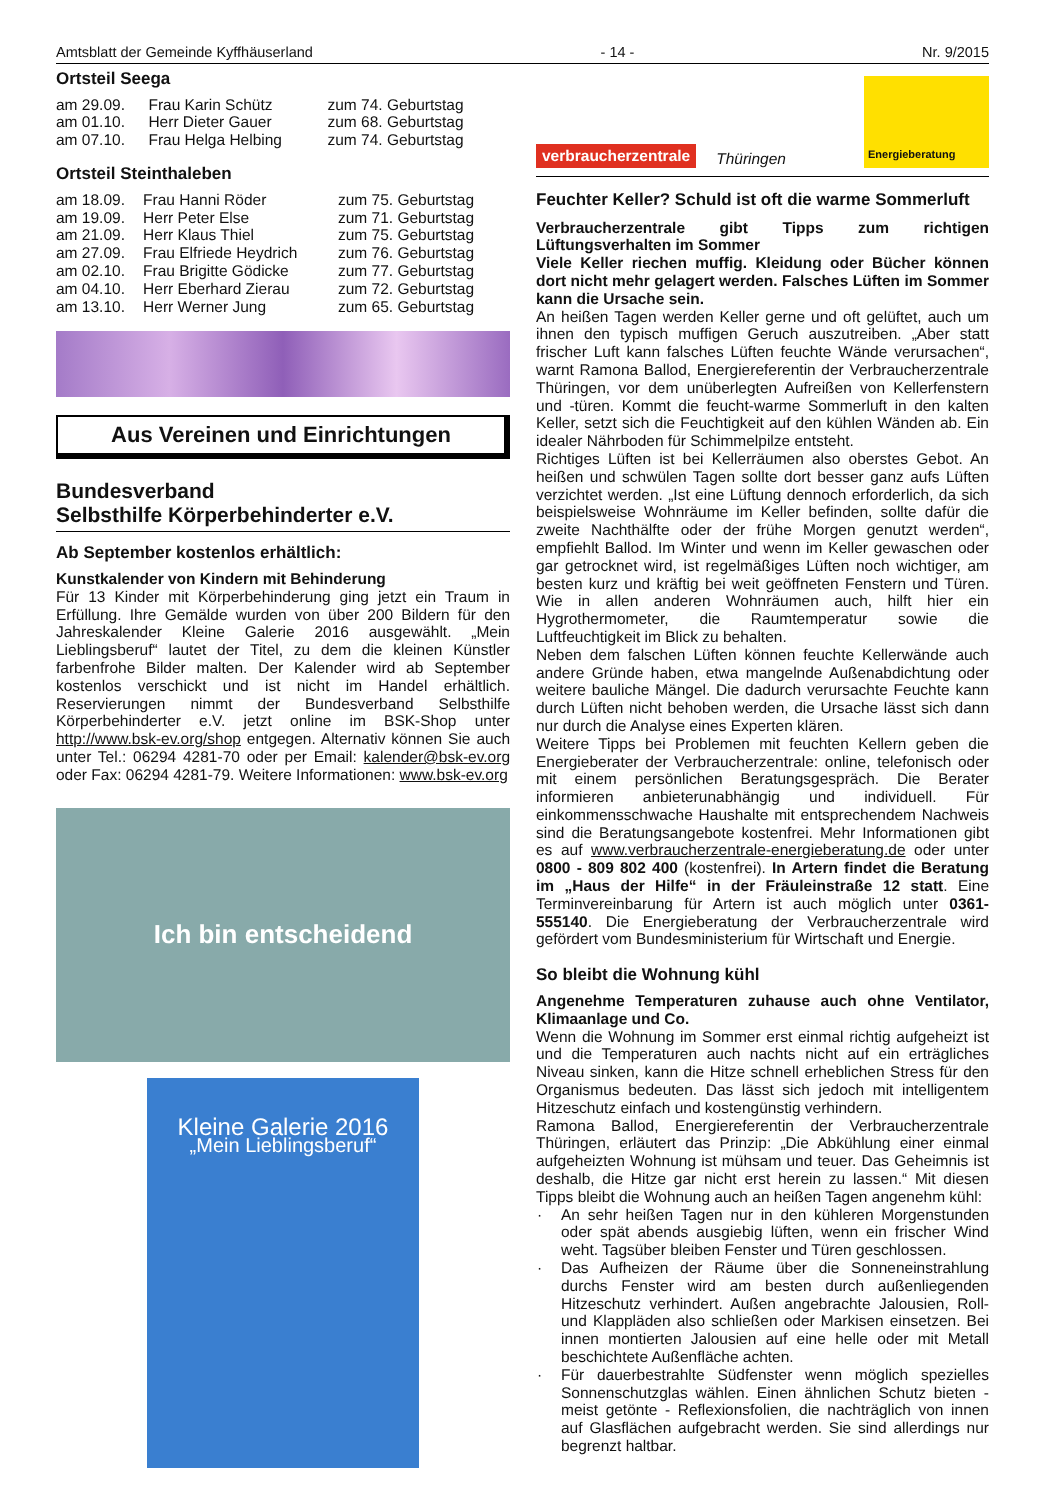Amtsblatt der Gemeinde Kyffhäuserland - 14 - Nr. 9/2015
Ortsteil Seega
| am 29.09. | Frau Karin Schütz | zum 74. Geburtstag |
| am 01.10. | Herr Dieter Gauer | zum 68. Geburtstag |
| am 07.10. | Frau Helga Helbing | zum 74. Geburtstag |
Ortsteil Steinthaleben
| am 18.09. | Frau Hanni Röder | zum 75. Geburtstag |
| am 19.09. | Herr Peter Else | zum 71. Geburtstag |
| am 21.09. | Herr Klaus Thiel | zum 75. Geburtstag |
| am 27.09. | Frau Elfriede Heydrich | zum 76. Geburtstag |
| am 02.10. | Frau Brigitte Gödicke | zum 77. Geburtstag |
| am 04.10. | Herr Eberhard Zierau | zum 72. Geburtstag |
| am 13.10. | Herr Werner Jung | zum 65. Geburtstag |
Aus Vereinen und Einrichtungen
Bundesverband
Selbsthilfe Körperbehinderter e.V.
Ab September kostenlos erhältlich:
Kunstkalender von Kindern mit Behinderung
Für 13 Kinder mit Körperbehinderung ging jetzt ein Traum in Erfüllung. Ihre Gemälde wurden von über 200 Bildern für den Jahreskalender Kleine Galerie 2016 ausgewählt. „Mein Lieblingsberuf“ lautet der Titel, zu dem die kleinen Künstler farbenfrohe Bilder malten. Der Kalender wird ab September kostenlos verschickt und ist nicht im Handel erhältlich. Reservierungen nimmt der Bundesverband Selbsthilfe Körperbehinderter e.V. jetzt online im BSK-Shop unter http://www.bsk-ev.org/shop entgegen. Alternativ können Sie auch unter Tel.: 06294 4281-70 oder per Email: kalender@bsk-ev.org oder Fax: 06294 4281-79. Weitere Informationen: www.bsk-ev.org
Ich bin entscheidend
Kleine Galerie 2016
„Mein Lieblingsberuf“
verbraucherzentrale Thüringen Energieberatung
Feuchter Keller? Schuld ist oft die warme Sommerluft
Verbraucherzentrale gibt Tipps zum richtigen Lüftungsverhalten im Sommer
Viele Keller riechen muffig. Kleidung oder Bücher können dort nicht mehr gelagert werden. Falsches Lüften im Sommer kann die Ursache sein.
An heißen Tagen werden Keller gerne und oft gelüftet, auch um ihnen den typisch muffigen Geruch auszutreiben. „Aber statt frischer Luft kann falsches Lüften feuchte Wände verursachen“, warnt Ramona Ballod, Energiereferentin der Verbraucherzentrale Thüringen, vor dem unüberlegten Aufreißen von Kellerfenstern und -türen. Kommt die feucht-warme Sommerluft in den kalten Keller, setzt sich die Feuchtigkeit auf den kühlen Wänden ab. Ein idealer Nährboden für Schimmelpilze entsteht.
Richtiges Lüften ist bei Kellerräumen also oberstes Gebot. An heißen und schwülen Tagen sollte dort besser ganz aufs Lüften verzichtet werden. „Ist eine Lüftung dennoch erforderlich, da sich beispielsweise Wohnräume im Keller befinden, sollte dafür die zweite Nachthälfte oder der frühe Morgen genutzt werden“, empfiehlt Ballod. Im Winter und wenn im Keller gewaschen oder gar getrocknet wird, ist regelmäßiges Lüften noch wichtiger, am besten kurz und kräftig bei weit geöffneten Fenstern und Türen. Wie in allen anderen Wohnräumen auch, hilft hier ein Hygrothermometer, die Raumtemperatur sowie die Luftfeuchtigkeit im Blick zu behalten.
Neben dem falschen Lüften können feuchte Kellerwände auch andere Gründe haben, etwa mangelnde Außenabdichtung oder weitere bauliche Mängel. Die dadurch verursachte Feuchte kann durch Lüften nicht behoben werden, die Ursache lässt sich dann nur durch die Analyse eines Experten klären.
Weitere Tipps bei Problemen mit feuchten Kellern geben die Energieberater der Verbraucherzentrale: online, telefonisch oder mit einem persönlichen Beratungsgespräch. Die Berater informieren anbieterunabhängig und individuell. Für einkommensschwache Haushalte mit entsprechendem Nachweis sind die Beratungsangebote kostenfrei. Mehr Informationen gibt es auf www.verbraucherzentrale-energieberatung.de oder unter 0800 - 809 802 400 (kostenfrei). In Artern findet die Beratung im „Haus der Hilfe“ in der Fräuleinstraße 12 statt. Eine Terminvereinbarung für Artern ist auch möglich unter 0361-555140. Die Energieberatung der Verbraucherzentrale wird gefördert vom Bundesministerium für Wirtschaft und Energie.
So bleibt die Wohnung kühl
Angenehme Temperaturen zuhause auch ohne Ventilator, Klimaanlage und Co.
Wenn die Wohnung im Sommer erst einmal richtig aufgeheizt ist und die Temperaturen auch nachts nicht auf ein erträgliches Niveau sinken, kann die Hitze schnell erheblichen Stress für den Organismus bedeuten. Das lässt sich jedoch mit intelligentem Hitzeschutz einfach und kostengünstig verhindern.
Ramona Ballod, Energiereferentin der Verbraucherzentrale Thüringen, erläutert das Prinzip: „Die Abkühlung einer einmal aufgeheizten Wohnung ist mühsam und teuer. Das Geheimnis ist deshalb, die Hitze gar nicht erst herein zu lassen.“ Mit diesen Tipps bleibt die Wohnung auch an heißen Tagen angenehm kühl:
· An sehr heißen Tagen nur in den kühleren Morgenstunden oder spät abends ausgiebig lüften, wenn ein frischer Wind weht. Tagsüber bleiben Fenster und Türen geschlossen.
· Das Aufheizen der Räume über die Sonneneinstrahlung durchs Fenster wird am besten durch außenliegenden Hitzeschutz verhindert. Außen angebrachte Jalousien, Roll- und Klappläden also schließen oder Markisen einsetzen. Bei innen montierten Jalousien auf eine helle oder mit Metall beschichtete Außenfläche achten.
· Für dauerbestrahlte Südfenster wenn möglich spezielles Sonnenschutzglas wählen. Einen ähnlichen Schutz bieten - meist getönte - Reflexionsfolien, die nachträglich von innen auf Glasflächen aufgebracht werden. Sie sind allerdings nur begrenzt haltbar.